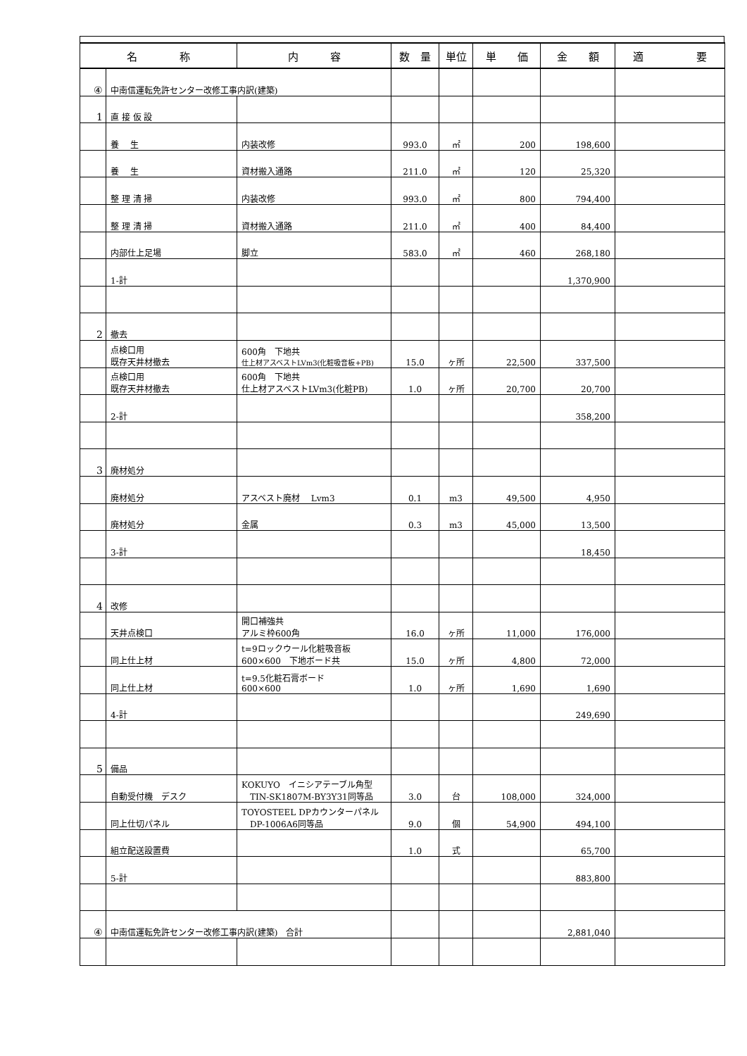| 名 称 | | 内 容 | 数 量 | 単位 | 単 価 | 金 額 | 適 要 |
| --- | --- | --- | --- | --- | --- | --- | --- |
| ④ | 中南信運転免許センター改修工事内訳(建築) | | | | | | |
| 1 | 直 接 仮 設 | | | | | | |
| | 養 生 | 内装改修 | 993.0 | ㎡ | 200 | 198,600 | |
| | 養 生 | 資材搬入通路 | 211.0 | ㎡ | 120 | 25,320 | |
| | 整 理 清 掃 | 内装改修 | 993.0 | ㎡ | 800 | 794,400 | |
| | 整 理 清 掃 | 資材搬入通路 | 211.0 | ㎡ | 400 | 84,400 | |
| | 内部仕上足場 | 脚立 | 583.0 | ㎡ | 460 | 268,180 | |
| | 1-計 | | | | | 1,370,900 | |
| 2 | 撤去 | | | | | | |
| | 点検口用 既存天井材撤去 | 600角 下地共 仕上材アスベストLVm3(化粧吸音板+PB) | 15.0 | ヶ所 | 22,500 | 337,500 | |
| | 点検口用 既存天井材撤去 | 600角 下地共 仕上材アスベストLVm3(化粧PB) | 1.0 | ヶ所 | 20,700 | 20,700 | |
| | 2-計 | | | | | 358,200 | |
| 3 | 廃材処分 | | | | | | |
| | 廃材処分 | アスベスト廃材 Lvm3 | 0.1 | m3 | 49,500 | 4,950 | |
| | 廃材処分 | 金属 | 0.3 | m3 | 45,000 | 13,500 | |
| | 3-計 | | | | | 18,450 | |
| 4 | 改修 | | | | | | |
| | 天井点検口 | 開口補強共 アルミ枠600角 | 16.0 | ヶ所 | 11,000 | 176,000 | |
| | 同上仕上材 | t=9ロックウール化粧吸音板 600×600 下地ボード共 | 15.0 | ヶ所 | 4,800 | 72,000 | |
| | 同上仕上材 | t=9.5化粧石膏ボード 600×600 | 1.0 | ヶ所 | 1,690 | 1,690 | |
| | 4-計 | | | | | 249,690 | |
| 5 | 備品 | | | | | | |
| | 自動受付機 デスク | KOKUYO イニシアテーブル角型 TIN-SK1807M-BY3Y31同等品 | 3.0 | 台 | 108,000 | 324,000 | |
| | 同上仕切パネル | TOYOSTEEL DPカウンターパネル DP-1006A6同等品 | 9.0 | 個 | 54,900 | 494,100 | |
| | 組立配送設置費 | | 1.0 | 式 | | 65,700 | |
| | 5-計 | | | | | 883,800 | |
| ④ | 中南信運転免許センター改修工事内訳(建築) 合計 | | | | | 2,881,040 | |